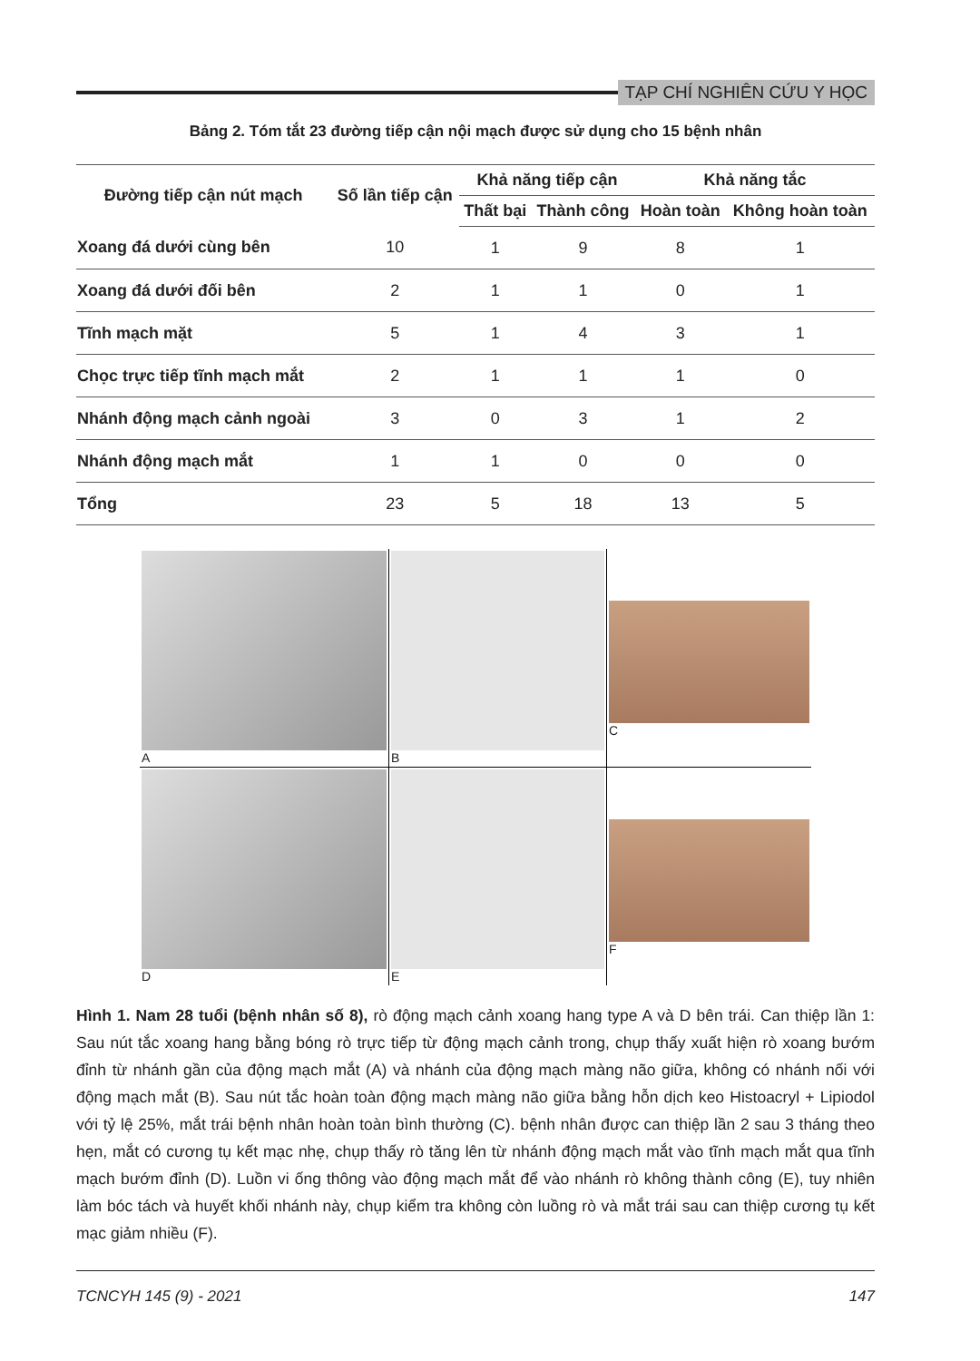TẠP CHÍ NGHIÊN CỨU Y HỌC
Bảng 2. Tóm tắt 23 đường tiếp cận nội mạch được sử dụng cho 15 bệnh nhân
| Đường tiếp cận nút mạch | Số lần tiếp cận | Khả năng tiếp cận | | Khả năng tắc | |
| --- | --- | --- | --- | --- | --- |
| | | Thất bại | Thành công | Hoàn toàn | Không hoàn toàn |
| Xoang đá dưới cùng bên | 10 | 1 | 9 | 8 | 1 |
| Xoang đá dưới đối bên | 2 | 1 | 1 | 0 | 1 |
| Tĩnh mạch mặt | 5 | 1 | 4 | 3 | 1 |
| Chọc trực tiếp tĩnh mạch mắt | 2 | 1 | 1 | 1 | 0 |
| Nhánh động mạch cảnh ngoài | 3 | 0 | 3 | 1 | 2 |
| Nhánh động mạch mắt | 1 | 1 | 0 | 0 | 0 |
| Tổng | 23 | 5 | 18 | 13 | 5 |
A
B
C
D
E
F
Hình 1. Nam 28 tuổi (bệnh nhân số 8), rò động mạch cảnh xoang hang type A và D bên trái. Can thiệp lần 1: Sau nút tắc xoang hang bằng bóng rò trực tiếp từ động mạch cảnh trong, chụp thấy xuất hiện rò xoang bướm đỉnh từ nhánh gần của động mạch mắt (A) và nhánh của động mạch màng não giữa, không có nhánh nối với động mạch mắt (B). Sau nút tắc hoàn toàn động mạch màng não giữa bằng hỗn dịch keo Histoacryl + Lipiodol với tỷ lệ 25%, mắt trái bệnh nhân hoàn toàn bình thường (C). bệnh nhân được can thiệp lần 2 sau 3 tháng theo hẹn, mắt có cương tụ kết mạc nhẹ, chụp thấy rò tăng lên từ nhánh động mạch mắt vào tĩnh mạch mắt qua tĩnh mạch bướm đỉnh (D). Luồn vi ống thông vào động mạch mắt để vào nhánh rò không thành công (E), tuy nhiên làm bóc tách và huyết khối nhánh này, chụp kiểm tra không còn luồng rò và mắt trái sau can thiệp cương tụ kết mạc giảm nhiều (F).
TCNCYH 145 (9) - 2021 147